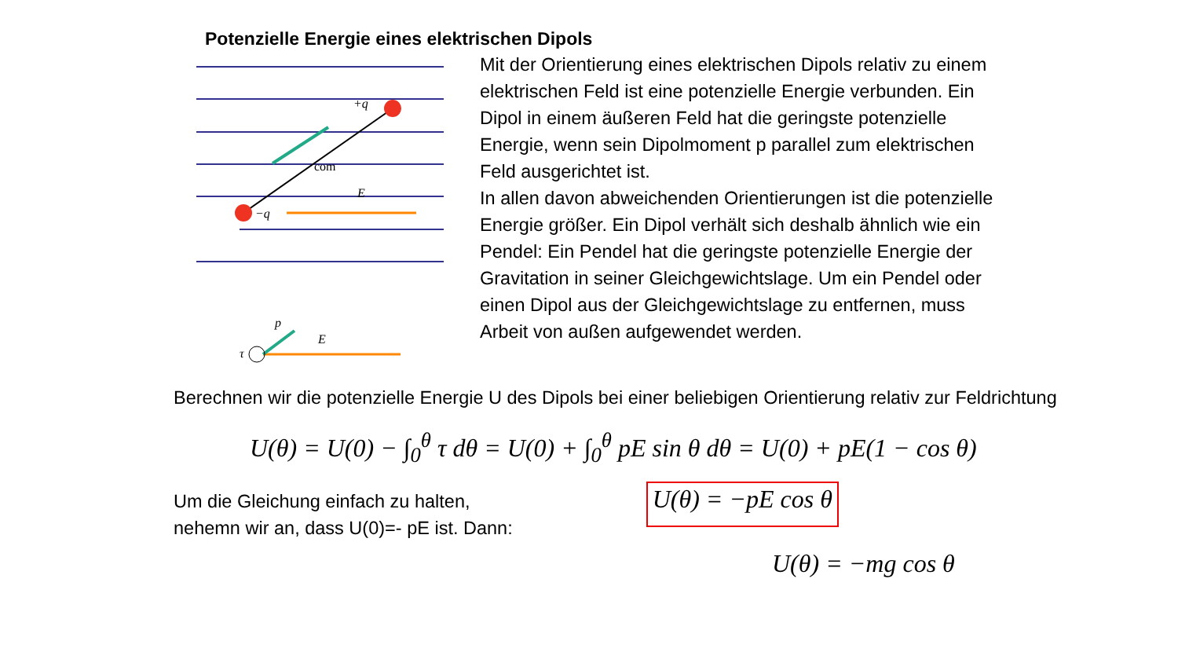Potenzielle Energie eines elektrischen Dipols
+q
−q
com
E
E
p
τ
Mit der Orientierung eines elektrischen Dipols relativ zu einem elektrischen Feld ist eine potenzielle Energie verbunden. Ein Dipol in einem äußeren Feld hat die geringste potenzielle Energie, wenn sein Dipolmoment p parallel zum elektrischen Feld ausgerichtet ist.
In allen davon abweichenden Orientierungen ist die potenzielle Energie größer. Ein Dipol verhält sich deshalb ähnlich wie ein Pendel: Ein Pendel hat die geringste potenzielle Energie der Gravitation in seiner Gleichgewichtslage. Um ein Pendel oder einen Dipol aus der Gleichgewichtslage zu entfernen, muss Arbeit von außen aufgewendet werden.
Berechnen wir die potenzielle Energie U des Dipols bei einer beliebigen Orientierung relativ zur Feldrichtung
U(θ) = U(0) − ∫<sub>0</sub><sup>θ</sup> τ dθ = U(0) + ∫<sub>0</sub><sup>θ</sup> pE sin θ dθ = U(0) + pE(1 − cos θ)
Um die Gleichung einfach zu halten,
nehemn wir an, dass U(0)=- pE ist. Dann:
U(θ) = −pE cos θ
U(θ) = −mg cos θ